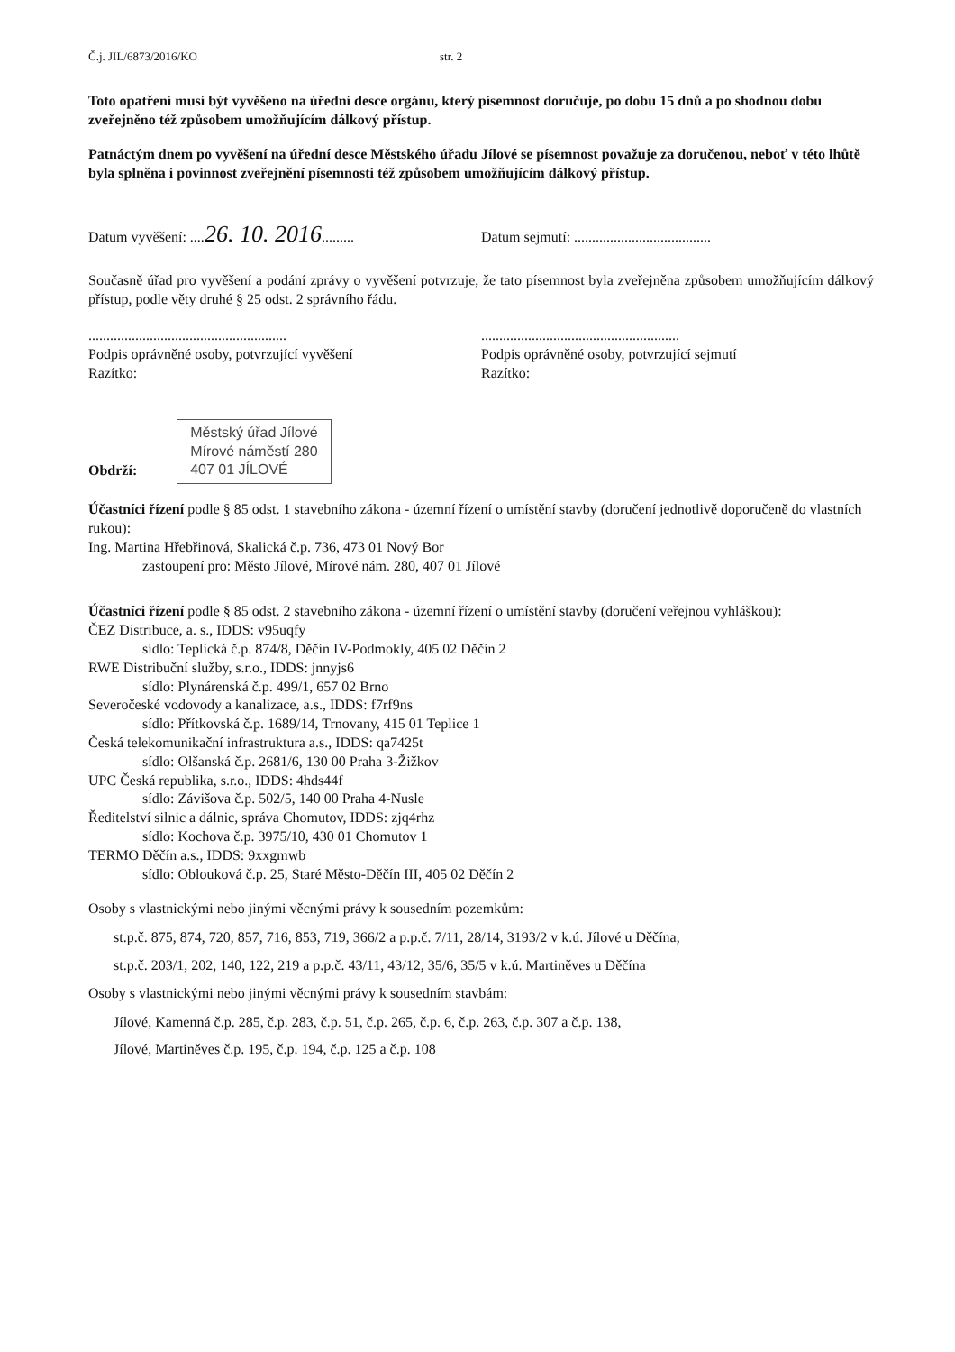Č.j. JIL/6873/2016/KO str. 2
Toto opatření musí být vyvěšeno na úřední desce orgánu, který písemnost doručuje, po dobu 15 dnů a po shodnou dobu zveřejněno též způsobem umožňujícím dálkový přístup.
Patnáctým dnem po vyvěšení na úřední desce Městského úřadu Jílové se písemnost považuje za doručenou, neboť v této lhůtě byla splněna i povinnost zveřejnění písemnosti též způsobem umožňujícím dálkový přístup.
Datum vyvěšení: ....26. 10. 2016.........
Datum sejmutí: ......................................
Současně úřad pro vyvěšení a podání zprávy o vyvěšení potvrzuje, že tato písemnost byla zveřejněna způsobem umožňujícím dálkový přístup, podle věty druhé § 25 odst. 2 správního řádu.
.......................................................
Podpis oprávněné osoby, potvrzující vyvěšení
Razítko:
.......................................................
Podpis oprávněné osoby, potvrzující sejmutí
Razítko:
Obdrží: Městský úřad Jílové
Mírové náměstí 280
407 01 JÍLOVÉ
Účastníci řízení podle § 85 odst. 1 stavebního zákona - územní řízení o umístění stavby (doručení jednotlivě doporučeně do vlastních rukou):
Ing. Martina Hřebřinová, Skalická č.p. 736, 473 01 Nový Bor
zastoupení pro: Město Jílové, Mírové nám. 280, 407 01 Jílové
Účastníci řízení podle § 85 odst. 2 stavebního zákona - územní řízení o umístění stavby (doručení veřejnou vyhláškou):
ČEZ Distribuce, a. s., IDDS: v95uqfy
sídlo: Teplická č.p. 874/8, Děčín IV-Podmokly, 405 02 Děčín 2
RWE Distribuční služby, s.r.o., IDDS: jnnyjs6
sídlo: Plynárenská č.p. 499/1, 657 02 Brno
Severočeské vodovody a kanalizace, a.s., IDDS: f7rf9ns
sídlo: Přítkovská č.p. 1689/14, Trnovany, 415 01 Teplice 1
Česká telekomunikační infrastruktura a.s., IDDS: qa7425t
sídlo: Olšanská č.p. 2681/6, 130 00 Praha 3-Žižkov
UPC Česká republika, s.r.o., IDDS: 4hds44f
sídlo: Závišova č.p. 502/5, 140 00 Praha 4-Nusle
Ředitelství silnic a dálnic, správa Chomutov, IDDS: zjq4rhz
sídlo: Kochova č.p. 3975/10, 430 01 Chomutov 1
TERMO Děčín a.s., IDDS: 9xxgmwb
sídlo: Oblouková č.p. 25, Staré Město-Děčín III, 405 02 Děčín 2
Osoby s vlastnickými nebo jinými věcnými právy k sousedním pozemkům:
st.p.č. 875, 874, 720, 857, 716, 853, 719, 366/2 a p.p.č. 7/11, 28/14, 3193/2 v k.ú. Jílové u Děčína,
st.p.č. 203/1, 202, 140, 122, 219 a p.p.č. 43/11, 43/12, 35/6, 35/5 v k.ú. Martiněves u Děčína
Osoby s vlastnickými nebo jinými věcnými právy k sousedním stavbám:
Jílové, Kamenná č.p. 285, č.p. 283, č.p. 51, č.p. 265, č.p. 6, č.p. 263, č.p. 307 a č.p. 138,
Jílové, Martiněves č.p. 195, č.p. 194, č.p. 125 a č.p. 108